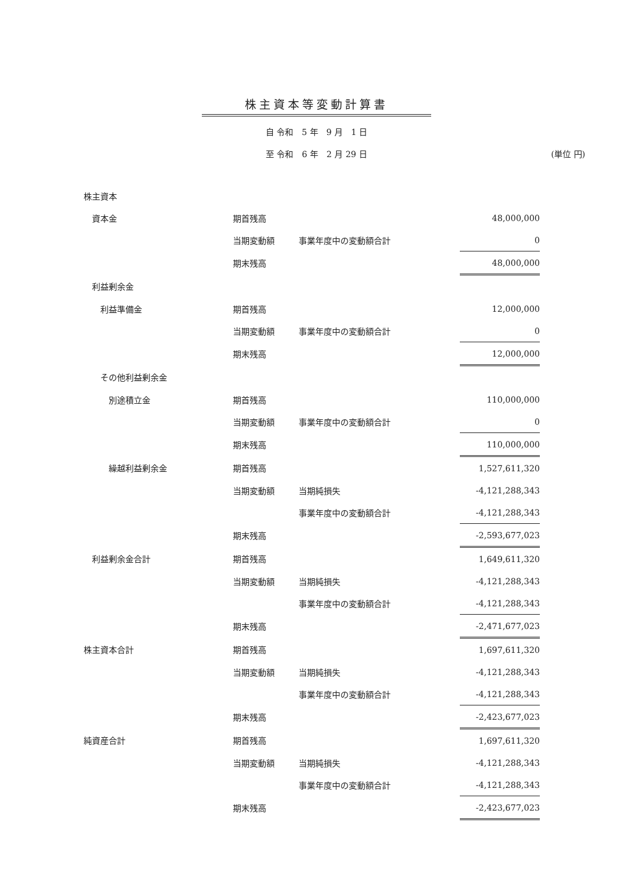株主資本等変動計算書
自 令和　5 年　9 月　1 日
至 令和　6 年　2 月 29 日 (単位 円)
| 株主資本 | | | |
| 資本金 | 期首残高 | | 48,000,000 |
| | 当期変動額 | 事業年度中の変動額合計 | 0 |
| | 期末残高 | | 48,000,000 |
| 利益剰余金 | | | |
| 利益準備金 | 期首残高 | | 12,000,000 |
| | 当期変動額 | 事業年度中の変動額合計 | 0 |
| | 期末残高 | | 12,000,000 |
| その他利益剰余金 | | | |
| 別途積立金 | 期首残高 | | 110,000,000 |
| | 当期変動額 | 事業年度中の変動額合計 | 0 |
| | 期末残高 | | 110,000,000 |
| 繰越利益剰余金 | 期首残高 | | 1,527,611,320 |
| | 当期変動額 | 当期純損失 | -4,121,288,343 |
| | | 事業年度中の変動額合計 | -4,121,288,343 |
| | 期末残高 | | -2,593,677,023 |
| 利益剰余金合計 | 期首残高 | | 1,649,611,320 |
| | 当期変動額 | 当期純損失 | -4,121,288,343 |
| | | 事業年度中の変動額合計 | -4,121,288,343 |
| | 期末残高 | | -2,471,677,023 |
| 株主資本合計 | 期首残高 | | 1,697,611,320 |
| | 当期変動額 | 当期純損失 | -4,121,288,343 |
| | | 事業年度中の変動額合計 | -4,121,288,343 |
| | 期末残高 | | -2,423,677,023 |
| 純資産合計 | 期首残高 | | 1,697,611,320 |
| | 当期変動額 | 当期純損失 | -4,121,288,343 |
| | | 事業年度中の変動額合計 | -4,121,288,343 |
| | 期末残高 | | -2,423,677,023 |